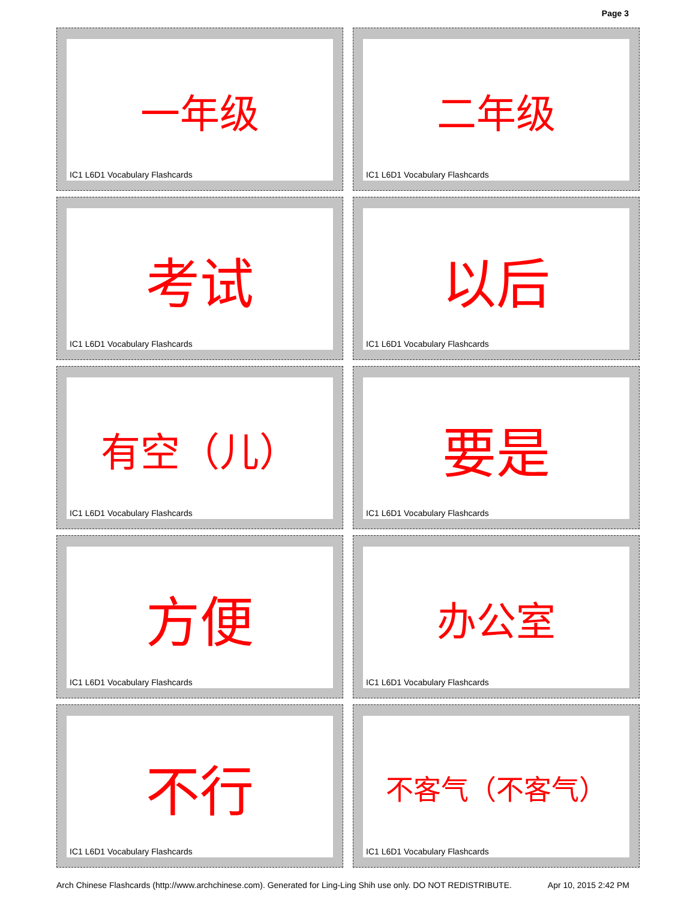Page 3
一年级
IC1 L6D1 Vocabulary Flashcards
二年级
IC1 L6D1 Vocabulary Flashcards
考试
IC1 L6D1 Vocabulary Flashcards
以后
IC1 L6D1 Vocabulary Flashcards
有空（儿）
IC1 L6D1 Vocabulary Flashcards
要是
IC1 L6D1 Vocabulary Flashcards
方便
IC1 L6D1 Vocabulary Flashcards
办公室
IC1 L6D1 Vocabulary Flashcards
不行
IC1 L6D1 Vocabulary Flashcards
不客气（不客气）
IC1 L6D1 Vocabulary Flashcards
Arch Chinese Flashcards (http://www.archchinese.com). Generated for Ling-Ling Shih use only. DO NOT REDISTRIBUTE. Apr 10, 2015 2:42 PM